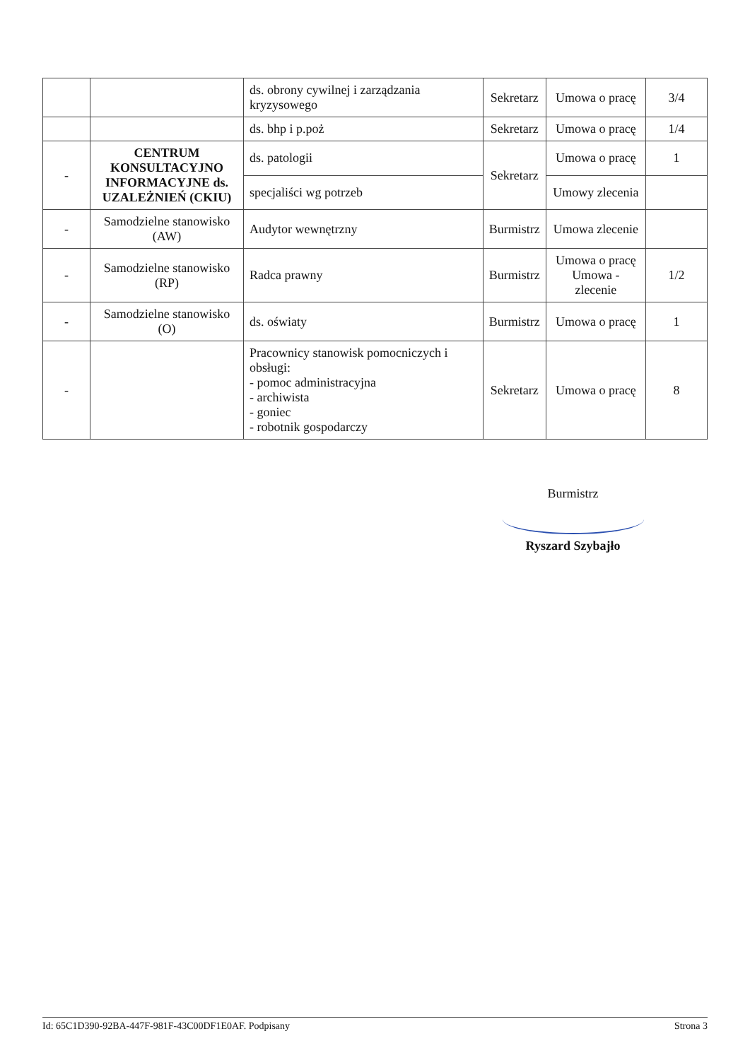| | | ds. obrony cywilnej i zarządzania kryzysowego | Sekretarz | Umowa o pracę | 3/4 |
| | | ds. bhp i p.poż | Sekretarz | Umowa o pracę | 1/4 |
| - | CENTRUM KONSULTACYJNO INFORMACYJNE ds. UZALEŻNIEŃ (CKIU) | ds. patologii | Sekretarz | Umowa o pracę | 1 |
| | | specjaliści wg potrzeb | | Umowy zlecenia | |
| - | Samodzielne stanowisko (AW) | Audytor wewnętrzny | Burmistrz | Umowa zlecenie | |
| - | Samodzielne stanowisko (RP) | Radca prawny | Burmistrz | Umowa o pracę Umowa - zlecenie | 1/2 |
| - | Samodzielne stanowisko (O) | ds. oświaty | Burmistrz | Umowa o pracę | 1 |
| - | | Pracownicy stanowisk pomocniczych i obsługi: - pomoc administracyjna - archiwista - goniec - robotnik gospodarczy | Sekretarz | Umowa o pracę | 8 |
Burmistrz
Ryszard Szybajło
Id: 65C1D390-92BA-447F-981F-43C00DF1E0AF. Podpisany Strona 3